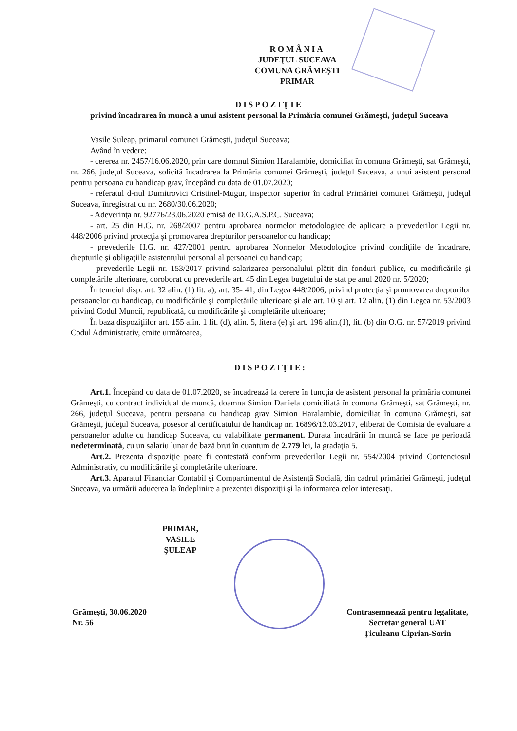ROMÂNIA
JUDEŢUL SUCEAVA
COMUNA GRĂMEŞTI
PRIMAR
DISPOZIŢIE
privind încadrarea în muncă a unui asistent personal la Primăria comunei Grămeşti, judeţul Suceava
Vasile Şuleap, primarul comunei Grămeşti, judeţul Suceava;
Având în vedere:
- cererea nr. 2457/16.06.2020, prin care domnul Simion Haralambie, domiciliat în comuna Grămeşti, sat Grămeşti, nr. 266, judeţul Suceava, solicită încadrarea la Primăria comunei Grămeşti, judeţul Suceava, a unui asistent personal pentru persoana cu handicap grav, începând cu data de 01.07.2020;
- referatul d-nul Dumitrovici Cristinel-Mugur, inspector superior în cadrul Primăriei comunei Grămeşti, judeţul Suceava, înregistrat cu nr. 2680/30.06.2020;
- Adeverinţa nr. 92776/23.06.2020 emisă de D.G.A.S.P.C. Suceava;
- art. 25 din H.G. nr. 268/2007 pentru aprobarea normelor metodologice de aplicare a prevederilor Legii nr. 448/2006 privind protecţia şi promovarea drepturilor persoanelor cu handicap;
- prevederile H.G. nr. 427/2001 pentru aprobarea Normelor Metodologice privind condiţiile de încadrare, drepturile şi obligaţiile asistentului personal al persoanei cu handicap;
- prevederile Legii nr. 153/2017 privind salarizarea personalului plătit din fonduri publice, cu modificările şi completările ulterioare, coroborat cu prevederile art. 45 din Legea bugetului de stat pe anul 2020 nr. 5/2020;
În temeiul disp. art. 32 alin. (1) lit. a), art. 35- 41, din Legea 448/2006, privind protecţia şi promovarea drepturilor persoanelor cu handicap, cu modificările şi completările ulterioare şi ale art. 10 şi art. 12 alin. (1) din Legea nr. 53/2003 privind Codul Muncii, republicată, cu modificările şi completările ulterioare;
În baza dispoziţiilor art. 155 alin. 1 lit. (d), alin. 5, litera (e) şi art. 196 alin.(1), lit. (b) din O.G. nr. 57/2019 privind Codul Administrativ, emite următoarea,
DISPOZIŢIE:
Art.1. Începând cu data de 01.07.2020, se încadrează la cerere în funcţia de asistent personal la primăria comunei Grămeşti, cu contract individual de muncă, doamna Simion Daniela domiciliată în comuna Grămeşti, sat Grămeşti, nr. 266, judeţul Suceava, pentru persoana cu handicap grav Simion Haralambie, domiciliat în comuna Grămeşti, sat Grămeşti, judeţul Suceava, posesor al certificatului de handicap nr. 16896/13.03.2017, eliberat de Comisia de evaluare a persoanelor adulte cu handicap Suceava, cu valabilitate permanent. Durata încadrării în muncă se face pe perioadă nedeterminată, cu un salariu lunar de bază brut în cuantum de 2.779 lei, la gradaţia 5.
Art.2. Prezenta dispoziţie poate fi contestată conform prevederilor Legii nr. 554/2004 privind Contenciosul Administrativ, cu modificările şi completările ulterioare.
Art.3. Aparatul Financiar Contabil şi Compartimentul de Asistenţă Socială, din cadrul primăriei Grămeşti, judeţul Suceava, va urmării aducerea la îndeplinire a prezentei dispoziţii şi la informarea celor interesaţi.
PRIMAR,
VASILE ŞULEAP
Grămeşti, 30.06.2020
Nr. 56
Contrasemnează pentru legalitate,
Secretar general UAT
Ţiculeanu Ciprian-Sorin